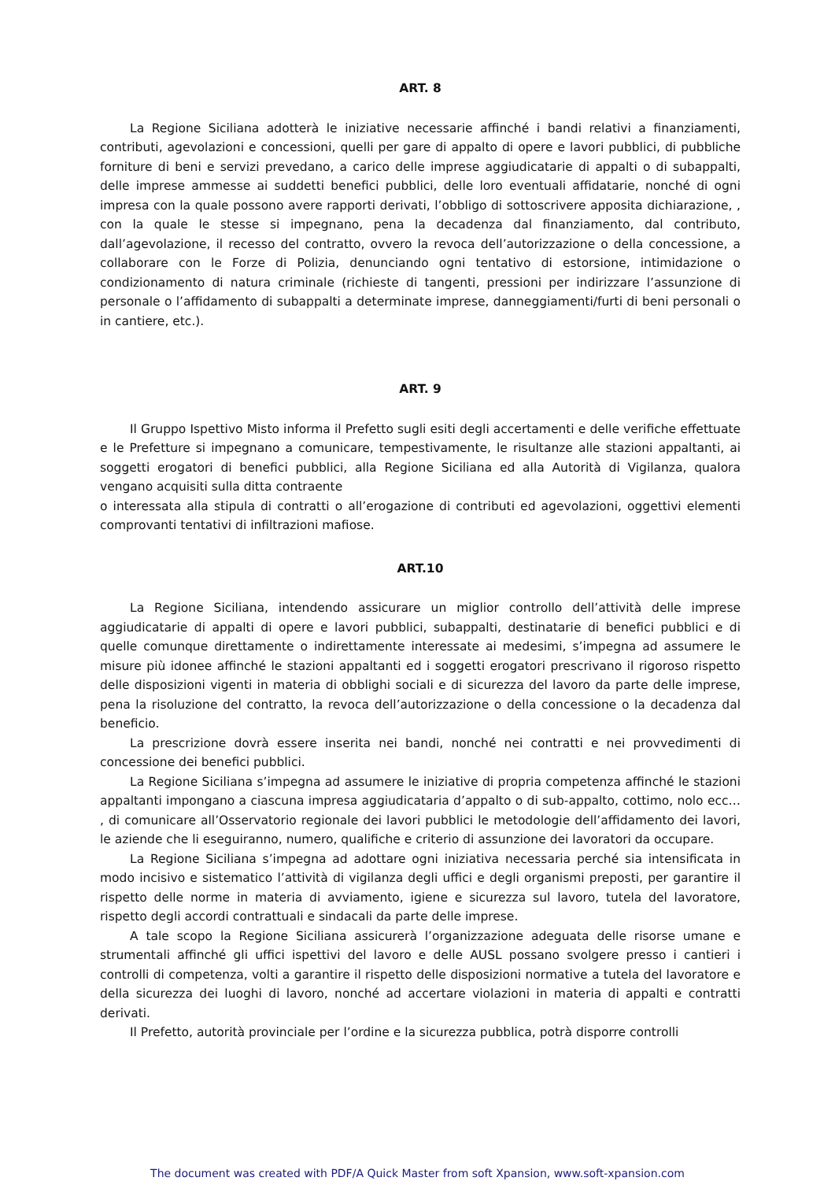ART. 8
La Regione Siciliana adotterà le iniziative necessarie affinché i bandi relativi a finanziamenti, contributi, agevolazioni e concessioni, quelli per gare di appalto di opere e lavori pubblici, di pubbliche forniture di beni e servizi prevedano, a carico delle imprese aggiudicatarie di appalti o di subappalti, delle imprese ammesse ai suddetti benefici pubblici, delle loro eventuali affidatarie, nonché di ogni impresa con la quale possono avere rapporti derivati, l’obbligo di sottoscrivere apposita dichiarazione, , con la quale le stesse si impegnano, pena la decadenza dal finanziamento, dal contributo, dall’agevolazione, il recesso del contratto, ovvero la revoca dell’autorizzazione o della concessione, a collaborare con le Forze di Polizia, denunciando ogni tentativo di estorsione, intimidazione o condizionamento di natura criminale (richieste di tangenti, pressioni per indirizzare l’assunzione di personale o l’affidamento di subappalti a determinate imprese, danneggiamenti/furti di beni personali o in cantiere, etc.).
ART. 9
Il Gruppo Ispettivo Misto informa il Prefetto sugli esiti degli accertamenti e delle verifiche effettuate e le Prefetture si impegnano a comunicare, tempestivamente, le risultanze alle stazioni appaltanti, ai soggetti erogatori di benefici pubblici, alla Regione Siciliana ed alla Autorità di Vigilanza, qualora vengano acquisiti sulla ditta contraente
o interessata alla stipula di contratti o all’erogazione di contributi ed agevolazioni, oggettivi elementi comprovanti tentativi di infiltrazioni mafiose.
ART.10
La Regione Siciliana, intendendo assicurare un miglior controllo dell’attività delle imprese aggiudicatarie di appalti di opere e lavori pubblici, subappalti, destinatarie di benefici pubblici e di quelle comunque direttamente o indirettamente interessate ai medesimi, s’impegna ad assumere le misure più idonee affinché le stazioni appaltanti ed i soggetti erogatori prescrivano il rigoroso rispetto delle disposizioni vigenti in materia di obblighi sociali e di sicurezza del lavoro da parte delle imprese, pena la risoluzione del contratto, la revoca dell’autorizzazione o della concessione o la decadenza dal beneficio.
La prescrizione dovrà essere inserita nei bandi, nonché nei contratti e nei provvedimenti di concessione dei benefici pubblici.
La Regione Siciliana s’impegna ad assumere le iniziative di propria competenza affinché le stazioni appaltanti impongano a ciascuna impresa aggiudicataria d’appalto o di sub-appalto, cottimo, nolo ecc… , di comunicare all’Osservatorio regionale dei lavori pubblici le metodologie dell’affidamento dei lavori, le aziende che li eseguiranno, numero, qualifiche e criterio di assunzione dei lavoratori da occupare.
La Regione Siciliana s’impegna ad adottare ogni iniziativa necessaria perché sia intensificata in modo incisivo e sistematico l’attività di vigilanza degli uffici e degli organismi preposti, per garantire il rispetto delle norme in materia di avviamento, igiene e sicurezza sul lavoro, tutela del lavoratore, rispetto degli accordi contrattuali e sindacali da parte delle imprese.
A tale scopo la Regione Siciliana assicurerà l’organizzazione adeguata delle risorse umane e strumentali affinché gli uffici ispettivi del lavoro e delle AUSL possano svolgere presso i cantieri i controlli di competenza, volti a garantire il rispetto delle disposizioni normative a tutela del lavoratore e della sicurezza dei luoghi di lavoro, nonché ad accertare violazioni in materia di appalti e contratti derivati.
Il Prefetto, autorità provinciale per l’ordine e la sicurezza pubblica, potrà disporre controlli
The document was created with PDF/A Quick Master from soft Xpansion, www.soft-xpansion.com